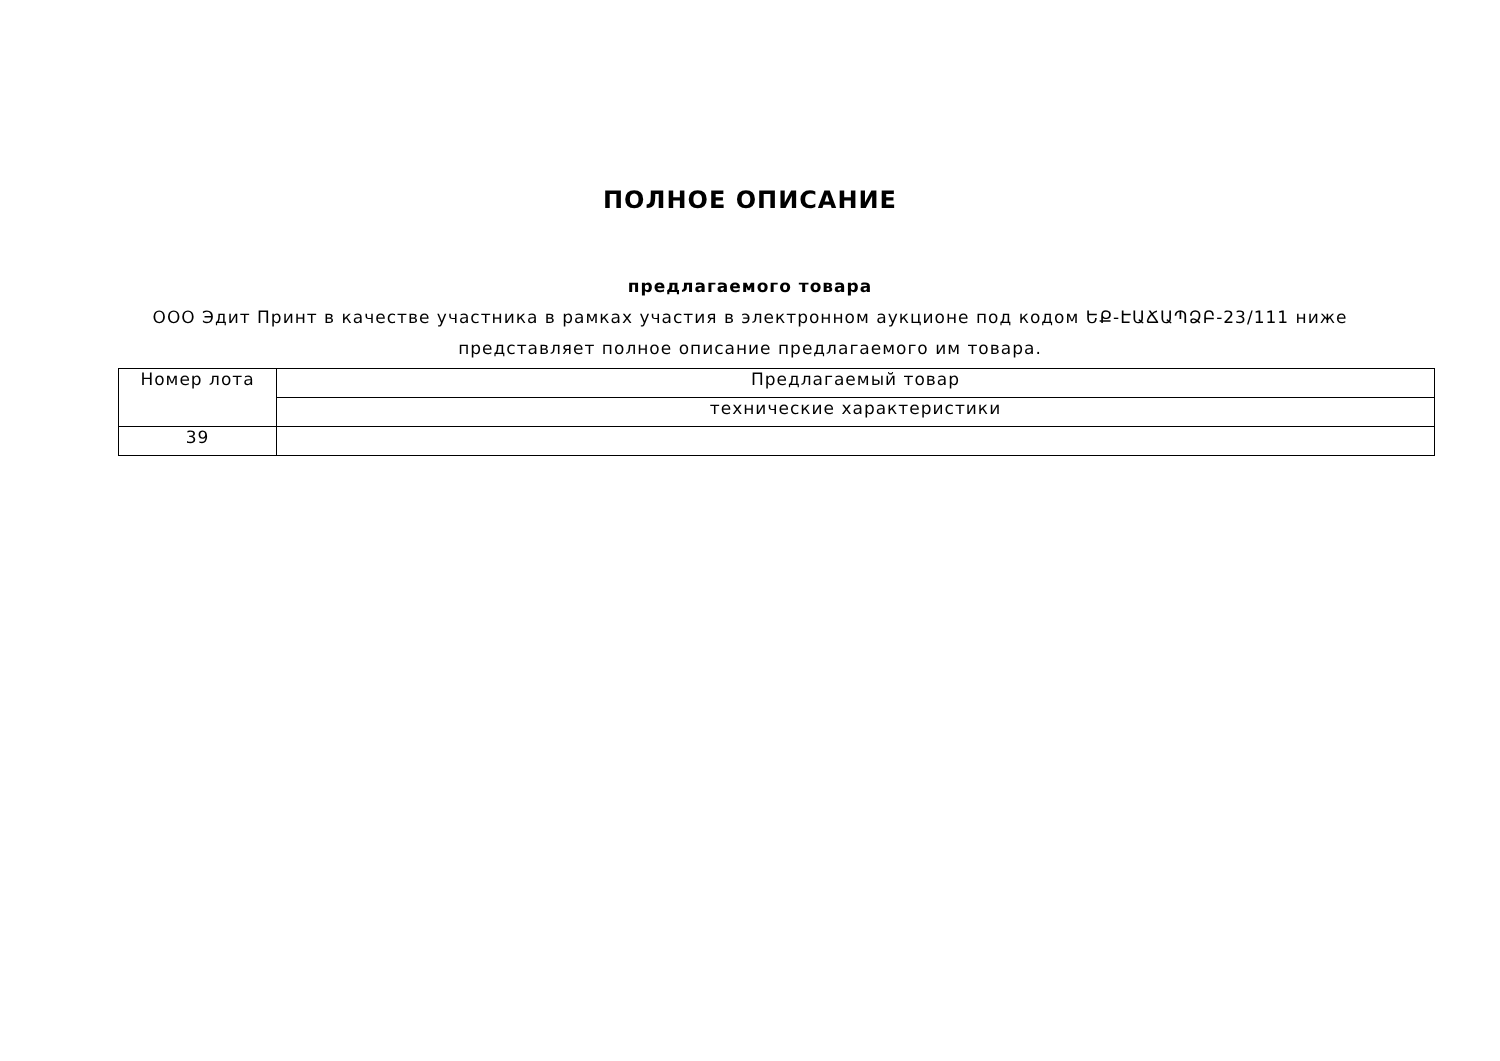ПОЛНОЕ ОПИСАНИЕ
предлагаемого товара
ООО Эдит Принт в качестве участника в рамках участия в электронном аукционе под кодом ԵՔ-ԷԱՃԱՊՁԲ-23/111 ниже представляет полное описание предлагаемого им товара.
| Номер лота | Предлагаемый товар |
| | технические характеристики |
| 39 | |